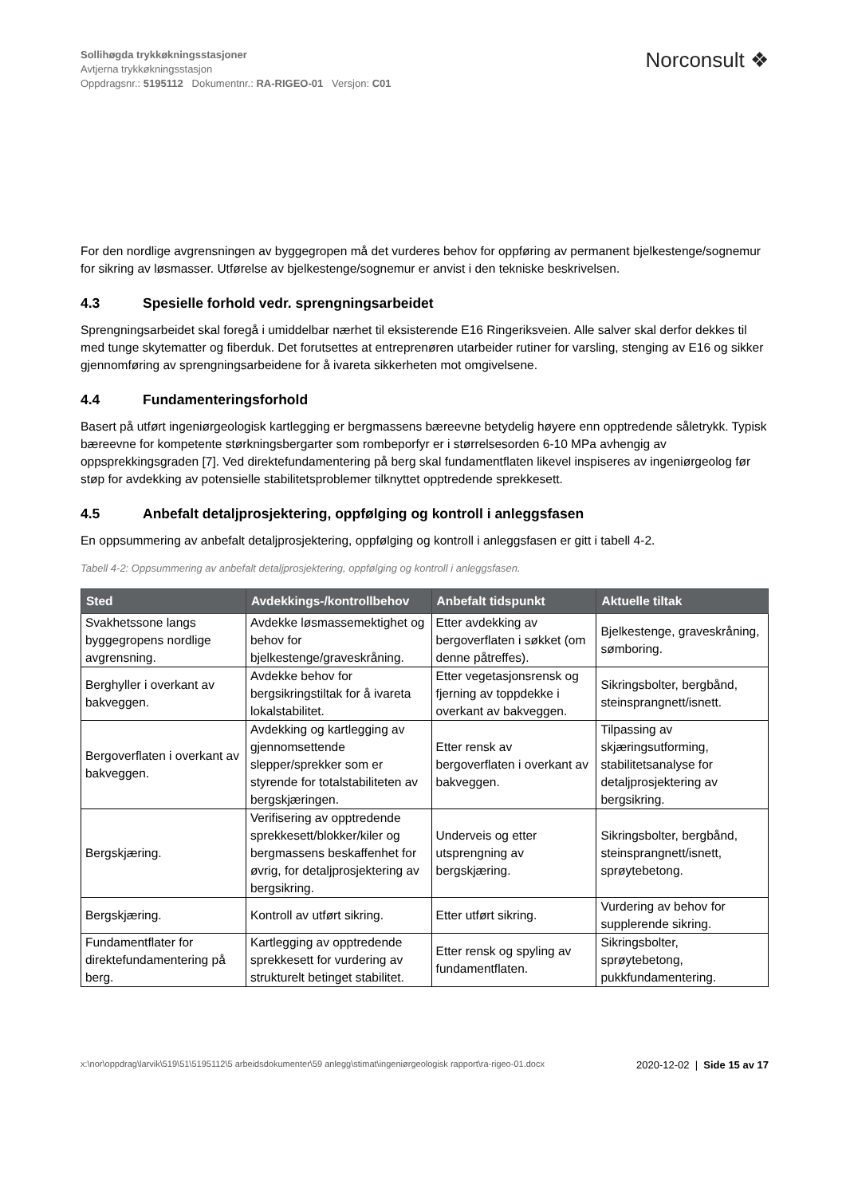Sollihøgda trykkøkningsstasjoner
Avtjerna trykkøkningsstasjon
Oppdragsnr.: 5195112 Dokumentnr.: RA-RIGEO-01 Versjon: C01
Norconsult ❖
For den nordlige avgrensningen av byggegropen må det vurderes behov for oppføring av permanent bjelkestenge/sognemur for sikring av løsmasser. Utførelse av bjelkestenge/sognemur er anvist i den tekniske beskrivelsen.
4.3 Spesielle forhold vedr. sprengningsarbeidet
Sprengningsarbeidet skal foregå i umiddelbar nærhet til eksisterende E16 Ringeriksveien. Alle salver skal derfor dekkes til med tunge skytematter og fiberduk. Det forutsettes at entreprenøren utarbeider rutiner for varsling, stenging av E16 og sikker gjennomføring av sprengningsarbeidene for å ivareta sikkerheten mot omgivelsene.
4.4 Fundamenteringsforhold
Basert på utført ingeniørgeologisk kartlegging er bergmassens bæreevne betydelig høyere enn opptredende såletrykk. Typisk bæreevne for kompetente størkningsbergarter som rombeporfyr er i størrelsesorden 6-10 MPa avhengig av oppsprekkingsgraden [7]. Ved direktefundamentering på berg skal fundamentflaten likevel inspiseres av ingeniørgeolog før støp for avdekking av potensielle stabilitetsproblemer tilknyttet opptredende sprekkesett.
4.5 Anbefalt detaljprosjektering, oppfølging og kontroll i anleggsfasen
En oppsummering av anbefalt detaljprosjektering, oppfølging og kontroll i anleggsfasen er gitt i tabell 4-2.
Tabell 4-2: Oppsummering av anbefalt detaljprosjektering, oppfølging og kontroll i anleggsfasen.
| Sted | Avdekkings-/kontrollbehov | Anbefalt tidspunkt | Aktuelle tiltak |
| --- | --- | --- | --- |
| Svakhetssone langs byggegropens nordlige avgrensning. | Avdekke løsmassemektighet og behov for bjelkestenge/graveskråning. | Etter avdekking av bergoverflaten i søkket (om denne påtreffes). | Bjelkestenge, graveskråning, sømboring. |
| Berghyller i overkant av bakveggen. | Avdekke behov for bergsikringstiltak for å ivareta lokalstabilitet. | Etter vegetasjonsrensk og fjerning av toppdekke i overkant av bakveggen. | Sikringsbolter, bergbånd, steinsprangnett/isnett. |
| Bergoverflaten i overkant av bakveggen. | Avdekking og kartlegging av gjennomsettende slepper/sprekker som er styrende for totalstabiliteten av bergskjæringen. | Etter rensk av bergoverflaten i overkant av bakveggen. | Tilpassing av skjæringsutforming, stabilitetsanalyse for detaljprosjektering av bergsikring. |
| Bergskjæring. | Verifisering av opptredende sprekkesett/blokker/kiler og bergmassens beskaffenhet for øvrig, for detaljprosjektering av bergsikring. | Underveis og etter utsprengning av bergskjæring. | Sikringsbolter, bergbånd, steinsprangnett/isnett, sprøytebetong. |
| Bergskjæring. | Kontroll av utført sikring. | Etter utført sikring. | Vurdering av behov for supplerende sikring. |
| Fundamentflater for direktefundamentering på berg. | Kartlegging av opptredende sprekkesett for vurdering av strukturelt betinget stabilitet. | Etter rensk og spyling av fundamentflaten. | Sikringsbolter, sprøytebetong, pukkfundamentering. |
x:\nor\oppdrag\larvik\519\51\5195112\5 arbeidsdokumenter\59 anlegg\stimat\ingeniørgeologisk rapport\ra-rigeo-01.docx
2020-12-02 | Side 15 av 17